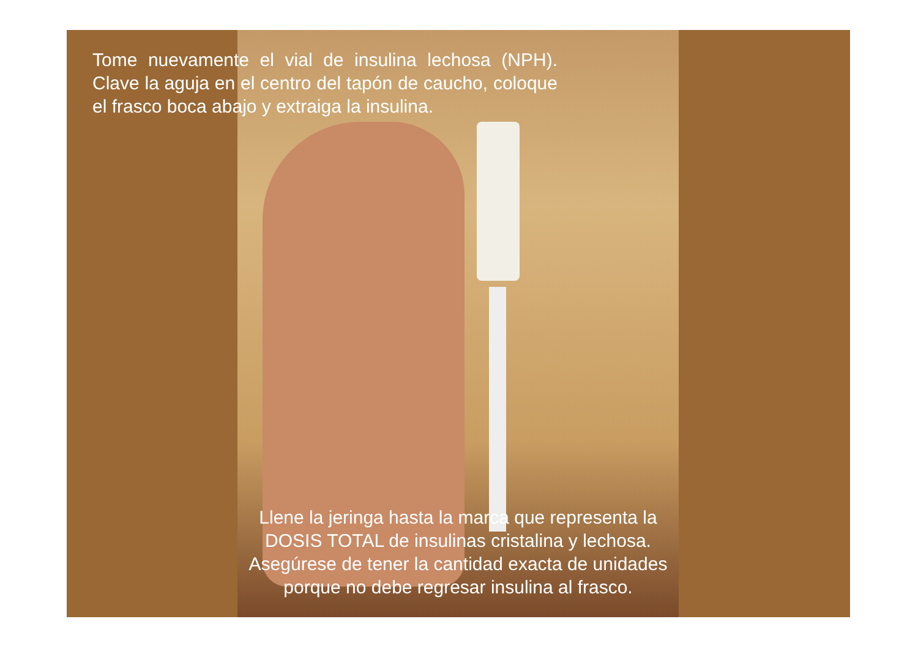Tome nuevamente el vial de insulina lechosa (NPH). Clave la aguja en el centro del tapón de caucho, coloque el frasco boca abajo y extraiga la insulina.
Llene la jeringa hasta la marca que representa la DOSIS TOTAL de insulinas cristalina y lechosa. Asegúrese de tener la cantidad exacta de unidades porque no debe regresar insulina al frasco.